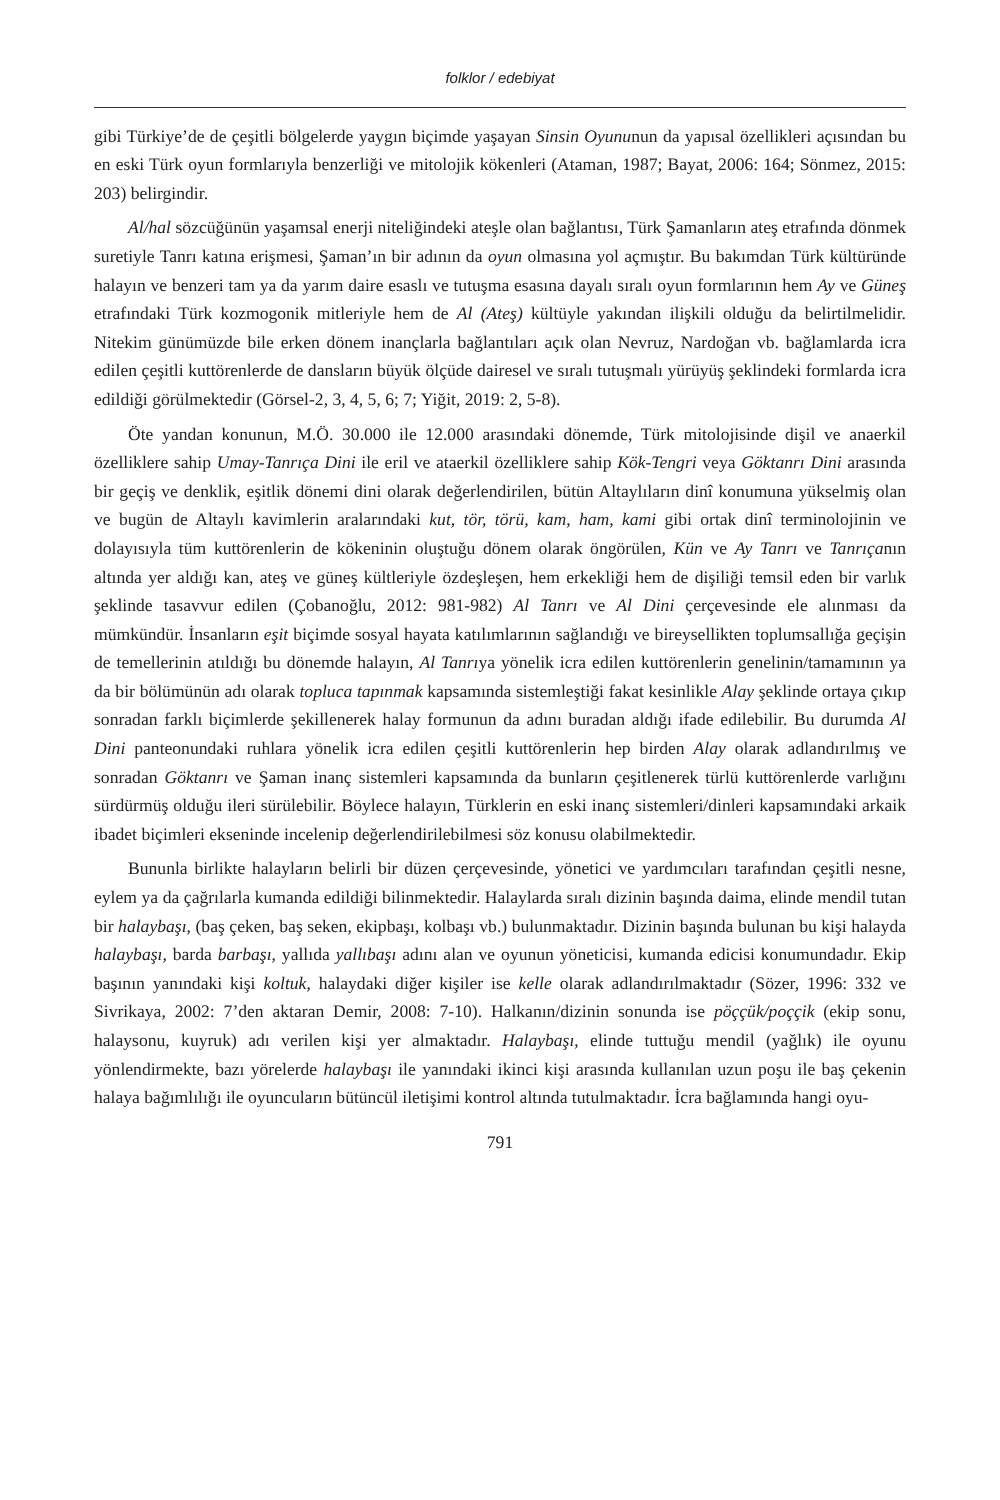folklor / edebiyat
gibi Türkiye’de de çeşitli bölgelerde yaygın biçimde yaşayan Sinsin Oyununun da yapısal özellikleri açısından bu en eski Türk oyun formlarıyla benzerliği ve mitolojik kökenleri (Ataman, 1987; Bayat, 2006: 164; Sönmez, 2015: 203) belirgindir.
Al/hal sözcüğünün yaşamsal enerji niteliğindeki ateşle olan bağlantısı, Türk Şamanların ateş etrafında dönmek suretiyle Tanrı katına erişmesi, Şaman’ın bir adının da oyun olmasına yol açmıştır. Bu bakımdan Türk kültüründe halayın ve benzeri tam ya da yarım daire esaslı ve tutuşma esasına dayalı sıralı oyun formlarının hem Ay ve Güneş etrafındaki Türk kozmogonik mitleriyle hem de Al (Ateş) kültüyle yakından ilişkili olduğu da belirtilmelidir. Nitekim günümüzde bile erken dönem inançlarla bağlantıları açık olan Nevruz, Nardoğan vb. bağlamlarda icra edilen çeşitli kuttörenlerde de dansların büyük ölçüde dairesel ve sıralı tutuşmalı yürüyüş şeklindeki formlarda icra edildiği görülmektedir (Görsel-2, 3, 4, 5, 6; 7; Yiğit, 2019: 2, 5-8).
Öte yandan konunun, M.Ö. 30.000 ile 12.000 arasındaki dönemde, Türk mitolojisinde dişil ve anaerkil özelliklere sahip Umay-Tanrıça Dini ile eril ve ataerkil özelliklere sahip Kök-Tengri veya Göktanrı Dini arasında bir geçiş ve denklik, eşitlik dönemi dini olarak değerlendirilen, bütün Altaylıların dinî konumuna yükselmiş olan ve bugün de Altaylı kavimlerin aralarındaki kut, tör, törü, kam, ham, kami gibi ortak dinî terminolojinin ve dolayısıyla tüm kuttörenlerin de kökeninin oluştuğu dönem olarak öngörülen, Kün ve Ay Tanrı ve Tanrıçanın altında yer aldığı kan, ateş ve güneş kültleriyle özdeşleşen, hem erkekliği hem de dişiliği temsil eden bir varlık şeklinde tasavvur edilen (Çobanoğlu, 2012: 981-982) Al Tanrı ve Al Dini çerçevesinde ele alınması da mümkündür. İnsanların eşit biçimde sosyal hayata katılımlarının sağlandığı ve bireysellikten toplumsallığa geçişin de temellerinin atıldığı bu dönemde halayın, Al Tanrıya yönelik icra edilen kuttörenlerin genelinin/tamamının ya da bir bölümünün adı olarak topluca tapınmak kapsamında sistemleştiği fakat kesinlikle Alay şeklinde ortaya çıkıp sonradan farklı biçimlerde şekillenerek halay formunun da adını buradan aldığı ifade edilebilir. Bu durumda Al Dini panteonundaki ruhlara yönelik icra edilen çeşitli kuttörenlerin hep birden Alay olarak adlandırılmış ve sonradan Göktanrı ve Şaman inanç sistemleri kapsamında da bunların çeşitlenerek türlü kuttörenlerde varlığını sürdürmüş olduğu ileri sürülebilir. Böylece halayın, Türklerin en eski inanç sistemleri/dinleri kapsamındaki arkaik ibadet biçimleri ekseninde incelenip değerlendirilebilmesi söz konusu olabilmektedir.
Bununla birlikte halayların belirli bir düzen çerçevesinde, yönetici ve yardımcıları tarafından çeşitli nesne, eylem ya da çağrılarla kumanda edildiği bilinmektedir. Halaylarda sıralı dizinin başında daima, elinde mendil tutan bir halaybaşı, (baş çeken, baş seken, ekipbaşı, kolbaşı vb.) bulunmaktadır. Dizinin başında bulunan bu kişi halayda halaybaşı, barda barbaşı, yallıda yallıbaşı adını alan ve oyunun yöneticisi, kumanda edicisi konumundadır. Ekip başının yanındaki kişi koltuk, halaydaki diğer kişiler ise kelle olarak adlandırılmaktadır (Sözer, 1996: 332 ve Sivrikaya, 2002: 7’den aktaran Demir, 2008: 7-10). Halkanın/dizinin sonunda ise pöççük/poççik (ekip sonu, halaysonu, kuyruk) adı verilen kişi yer almaktadır. Halaybaşı, elinde tuttuğu mendil (yağlık) ile oyunu yönlendirmekte, bazı yörelerde halaybaşı ile yanındaki ikinci kişi arasında kullanılan uzun poşu ile baş çekenin halaya bağımlılığı ile oyuncuların bütüncül iletişimi kontrol altında tutulmaktadır. İcra bağlamında hangi oyu-
791